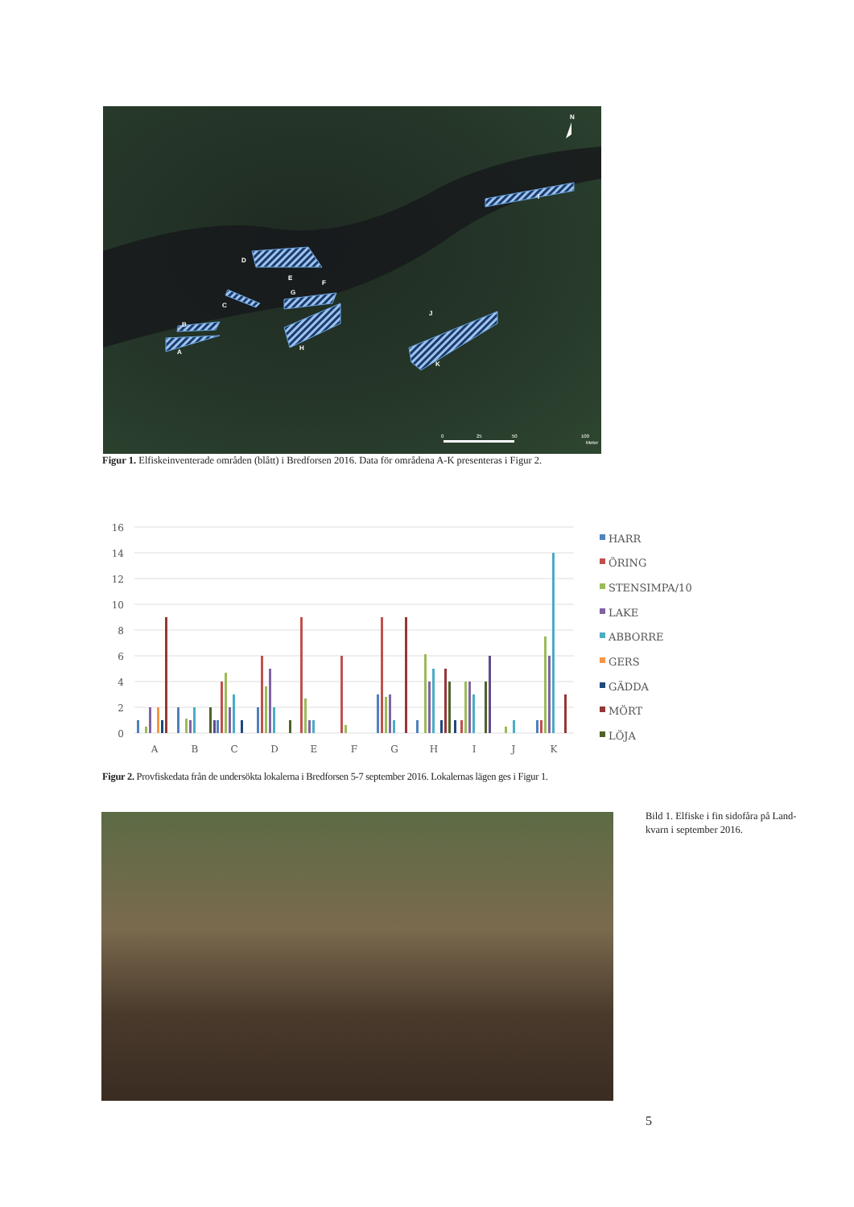I
D
E
F
G
C
B
A
H
J
K
N
0
25
50
100
Meter
Figur 1. Elfiskeinventerade områden (blått) i Bredforsen 2016. Data för områdena A-K presenteras i Figur 2.
16
14
12
10
8
6
4
2
0
A
B
C
D
E
F
G
H
I
J
K
HARR
ÖRING
STENSIMPA/10
LAKE
ABBORRE
GERS
GÄDDA
MÖRT
LÖJA
Figur 2. Provfiskedata från de undersökta lokalerna i Bredforsen 5-7 september 2016. Lokalernas lägen ges i Figur 1.
Bild 1. Elfiske i fin sidofåra på Land-kvarn i september 2016.
5